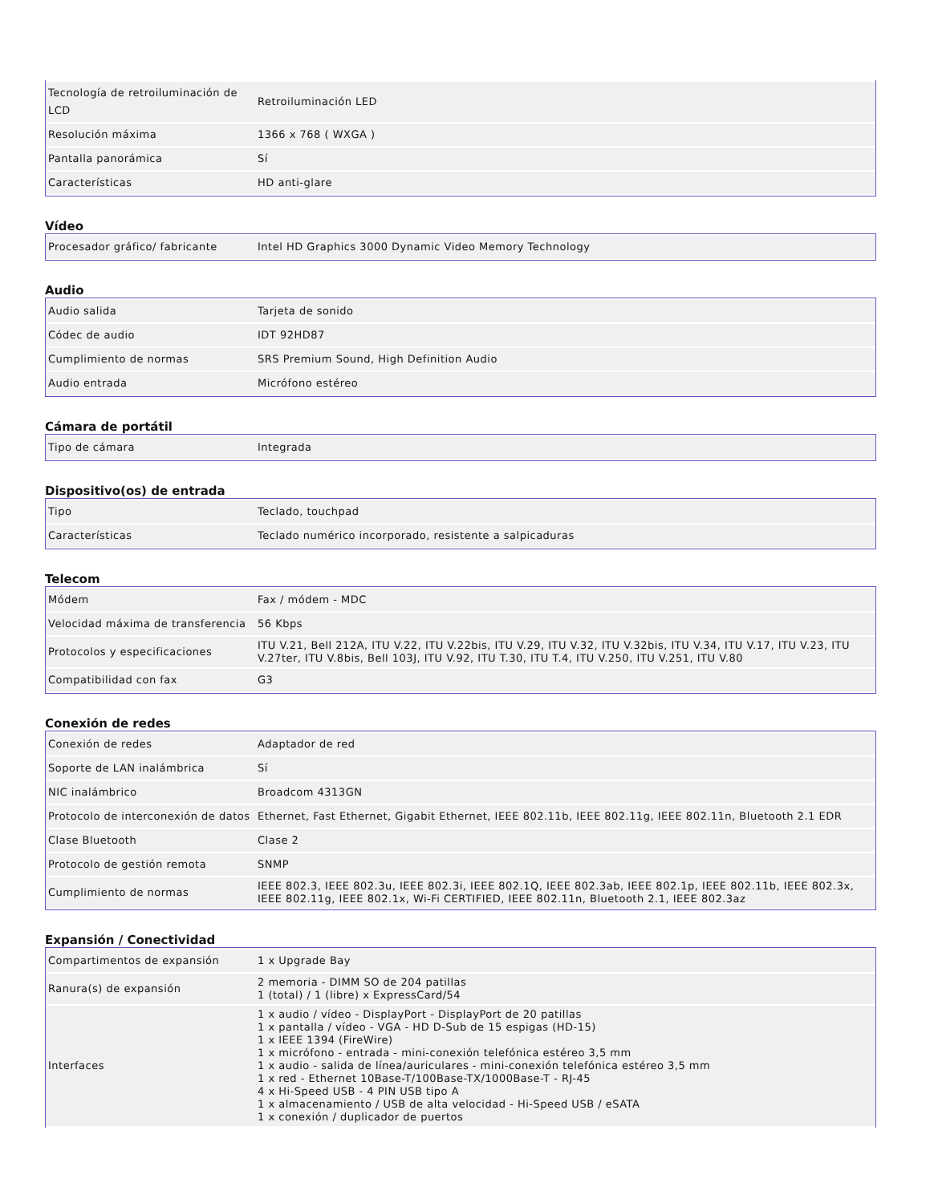| Tecnología de retroiluminación de LCD | Retroiluminación LED |
| Resolución máxima | 1366 x 768 ( WXGA ) |
| Pantalla panorámica | Sí |
| Características | HD anti-glare |
Vídeo
| Procesador gráfico/ fabricante | Intel HD Graphics 3000 Dynamic Video Memory Technology |
Audio
| Audio salida | Tarjeta de sonido |
| Códec de audio | IDT 92HD87 |
| Cumplimiento de normas | SRS Premium Sound, High Definition Audio |
| Audio entrada | Micrófono estéreo |
Cámara de portátil
| Tipo de cámara | Integrada |
Dispositivo(os) de entrada
| Tipo | Teclado, touchpad |
| Características | Teclado numérico incorporado, resistente a salpicaduras |
Telecom
| Módem | Fax / módem - MDC |
| Velocidad máxima de transferencia | 56 Kbps |
| Protocolos y especificaciones | ITU V.21, Bell 212A, ITU V.22, ITU V.22bis, ITU V.29, ITU V.32, ITU V.32bis, ITU V.34, ITU V.17, ITU V.23, ITU V.27ter, ITU V.8bis, Bell 103J, ITU V.92, ITU T.30, ITU T.4, ITU V.250, ITU V.251, ITU V.80 |
| Compatibilidad con fax | G3 |
Conexión de redes
| Conexión de redes | Adaptador de red |
| Soporte de LAN inalámbrica | Sí |
| NIC inalámbrico | Broadcom 4313GN |
| Protocolo de interconexión de datos | Ethernet, Fast Ethernet, Gigabit Ethernet, IEEE 802.11b, IEEE 802.11g, IEEE 802.11n, Bluetooth 2.1 EDR |
| Clase Bluetooth | Clase 2 |
| Protocolo de gestión remota | SNMP |
| Cumplimiento de normas | IEEE 802.3, IEEE 802.3u, IEEE 802.3i, IEEE 802.1Q, IEEE 802.3ab, IEEE 802.1p, IEEE 802.11b, IEEE 802.3x, IEEE 802.11g, IEEE 802.1x, Wi-Fi CERTIFIED, IEEE 802.11n, Bluetooth 2.1, IEEE 802.3az |
Expansión / Conectividad
| Compartimentos de expansión | 1 x Upgrade Bay |
| Ranura(s) de expansión | 2 memoria - DIMM SO de 204 patillas 1 (total) / 1 (libre) x ExpressCard/54 |
| Interfaces | 1 x audio / vídeo - DisplayPort - DisplayPort de 20 patillas 1 x pantalla / vídeo - VGA - HD D-Sub de 15 espigas (HD-15) 1 x IEEE 1394 (FireWire) 1 x micrófono - entrada - mini-conexión telefónica estéreo 3,5 mm 1 x audio - salida de línea/auriculares - mini-conexión telefónica estéreo 3,5 mm 1 x red - Ethernet 10Base-T/100Base-TX/1000Base-T - RJ-45 4 x Hi-Speed USB - 4 PIN USB tipo A 1 x almacenamiento / USB de alta velocidad - Hi-Speed USB / eSATA 1 x conexión / duplicador de puertos |